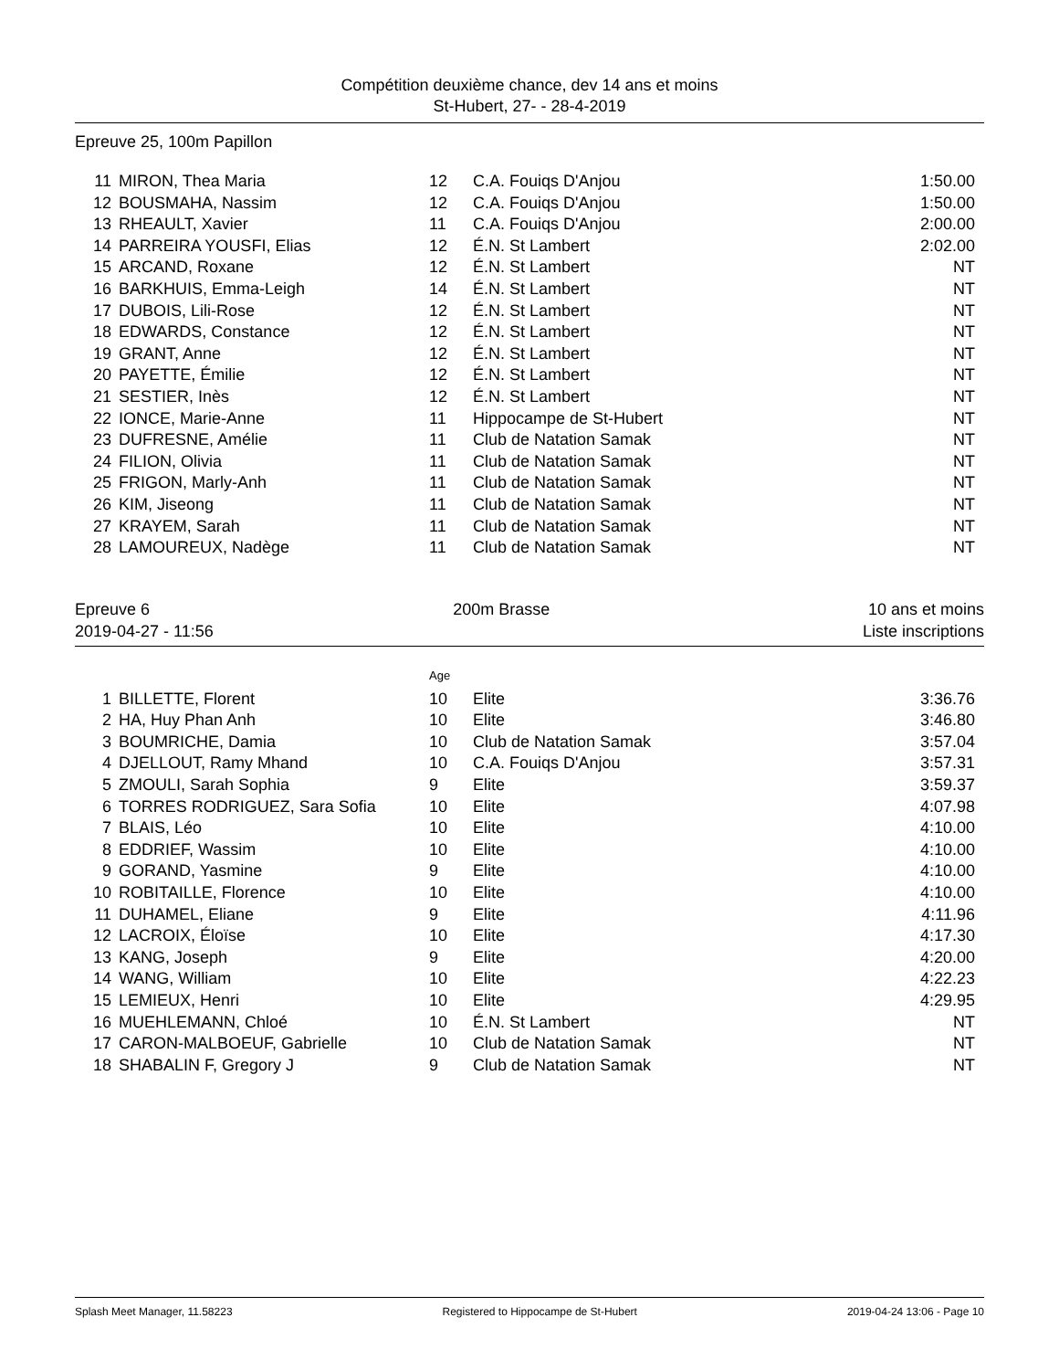Compétition deuxième chance, dev 14 ans et moins
St-Hubert, 27- - 28-4-2019
Epreuve 25, 100m Papillon
| 11 | MIRON, Thea Maria | 12 | C.A. Fouiqs D'Anjou | 1:50.00 |
| 12 | BOUSMAHA, Nassim | 12 | C.A. Fouiqs D'Anjou | 1:50.00 |
| 13 | RHEAULT, Xavier | 11 | C.A. Fouiqs D'Anjou | 2:00.00 |
| 14 | PARREIRA YOUSFI, Elias | 12 | É.N. St Lambert | 2:02.00 |
| 15 | ARCAND, Roxane | 12 | É.N. St Lambert | NT |
| 16 | BARKHUIS, Emma-Leigh | 14 | É.N. St Lambert | NT |
| 17 | DUBOIS, Lili-Rose | 12 | É.N. St Lambert | NT |
| 18 | EDWARDS, Constance | 12 | É.N. St Lambert | NT |
| 19 | GRANT, Anne | 12 | É.N. St Lambert | NT |
| 20 | PAYETTE, Émilie | 12 | É.N. St Lambert | NT |
| 21 | SESTIER, Inès | 12 | É.N. St Lambert | NT |
| 22 | IONCE, Marie-Anne | 11 | Hippocampe de St-Hubert | NT |
| 23 | DUFRESNE, Amélie | 11 | Club de Natation Samak | NT |
| 24 | FILION, Olivia | 11 | Club de Natation Samak | NT |
| 25 | FRIGON, Marly-Anh | 11 | Club de Natation Samak | NT |
| 26 | KIM, Jiseong | 11 | Club de Natation Samak | NT |
| 27 | KRAYEM, Sarah | 11 | Club de Natation Samak | NT |
| 28 | LAMOUREUX, Nadège | 11 | Club de Natation Samak | NT |
Epreuve 6
2019-04-27 - 11:56 200m Brasse 10 ans et moins
Liste inscriptions
Age
| 1 | BILLETTE, Florent | 10 | Elite | 3:36.76 |
| 2 | HA, Huy Phan Anh | 10 | Elite | 3:46.80 |
| 3 | BOUMRICHE, Damia | 10 | Club de Natation Samak | 3:57.04 |
| 4 | DJELLOUT, Ramy Mhand | 10 | C.A. Fouiqs D'Anjou | 3:57.31 |
| 5 | ZMOULI, Sarah Sophia | 9 | Elite | 3:59.37 |
| 6 | TORRES RODRIGUEZ, Sara Sofia | 10 | Elite | 4:07.98 |
| 7 | BLAIS, Léo | 10 | Elite | 4:10.00 |
| 8 | EDDRIEF, Wassim | 10 | Elite | 4:10.00 |
| 9 | GORAND, Yasmine | 9 | Elite | 4:10.00 |
| 10 | ROBITAILLE, Florence | 10 | Elite | 4:10.00 |
| 11 | DUHAMEL, Eliane | 9 | Elite | 4:11.96 |
| 12 | LACROIX, Éloïse | 10 | Elite | 4:17.30 |
| 13 | KANG, Joseph | 9 | Elite | 4:20.00 |
| 14 | WANG, William | 10 | Elite | 4:22.23 |
| 15 | LEMIEUX, Henri | 10 | Elite | 4:29.95 |
| 16 | MUEHLEMANN, Chloé | 10 | É.N. St Lambert | NT |
| 17 | CARON-MALBOEUF, Gabrielle | 10 | Club de Natation Samak | NT |
| 18 | SHABALIN F, Gregory J | 9 | Club de Natation Samak | NT |
Splash Meet Manager, 11.58223 Registered to Hippocampe de St-Hubert 2019-04-24 13:06 - Page 10